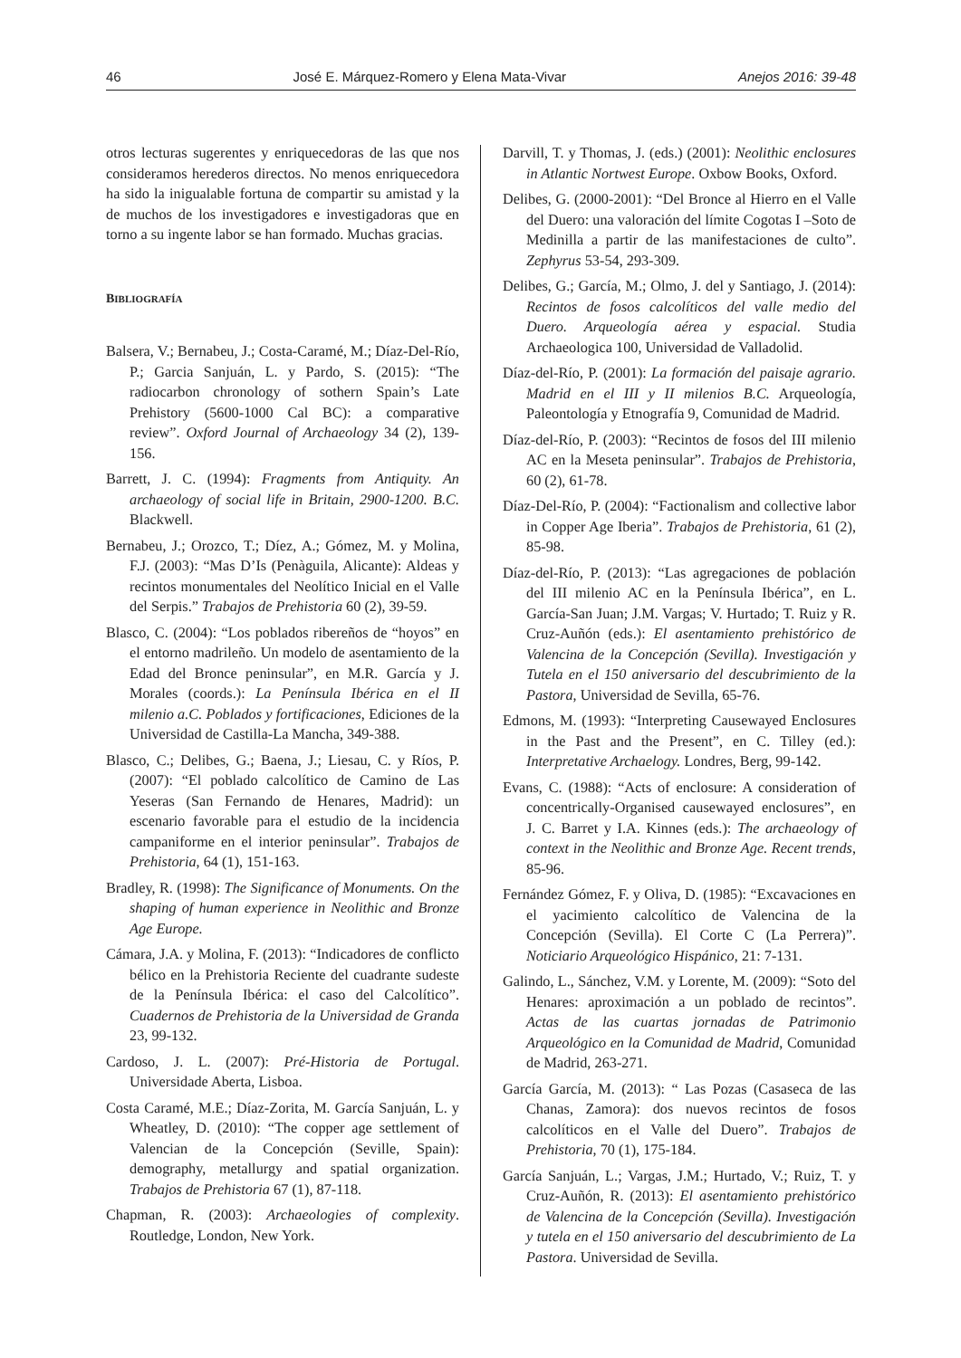46 José E. Márquez-Romero y Elena Mata-Vivar Anejos 2016: 39-48
otros lecturas sugerentes y enriquecedoras de las que nos consideramos herederos directos. No menos enriquecedora ha sido la inigualable fortuna de compartir su amistad y la de muchos de los investigadores e investigadoras que en torno a su ingente labor se han formado. Muchas gracias.
BIBLIOGRAFÍA
Balsera, V.; Bernabeu, J.; Costa-Caramé, M.; Díaz-Del-Río, P.; Garcia Sanjuán, L. y Pardo, S. (2015): “The radiocarbon chronology of sothern Spain’s Late Prehistory (5600-1000 Cal BC): a comparative review”. Oxford Journal of Archaeology 34 (2), 139-156.
Barrett, J. C. (1994): Fragments from Antiquity. An archaeology of social life in Britain, 2900-1200. B.C. Blackwell.
Bernabeu, J.; Orozco, T.; Díez, A.; Gómez, M. y Molina, F.J. (2003): “Mas D’Is (Penàguila, Alicante): Aldeas y recintos monumentales del Neolítico Inicial en el Valle del Serpis.” Trabajos de Prehistoria 60 (2), 39-59.
Blasco, C. (2004): “Los poblados ribereños de “hoyos” en el entorno madrileño. Un modelo de asentamiento de la Edad del Bronce peninsular”, en M.R. García y J. Morales (coords.): La Península Ibérica en el II milenio a.C. Poblados y fortificaciones, Ediciones de la Universidad de Castilla-La Mancha, 349-388.
Blasco, C.; Delibes, G.; Baena, J.; Liesau, C. y Ríos, P. (2007): “El poblado calcolítico de Camino de Las Yeseras (San Fernando de Henares, Madrid): un escenario favorable para el estudio de la incidencia campaniforme en el interior peninsular”. Trabajos de Prehistoria, 64 (1), 151-163.
Bradley, R. (1998): The Significance of Monuments. On the shaping of human experience in Neolithic and Bronze Age Europe.
Cámara, J.A. y Molina, F. (2013): “Indicadores de conflicto bélico en la Prehistoria Reciente del cuadrante sudeste de la Península Ibérica: el caso del Calcolítico”. Cuadernos de Prehistoria de la Universidad de Granda 23, 99-132.
Cardoso, J. L. (2007): Pré-Historia de Portugal. Universidade Aberta, Lisboa.
Costa Caramé, M.E.; Díaz-Zorita, M. García Sanjuán, L. y Wheatley, D. (2010): “The copper age settlement of Valencian de la Concepción (Seville, Spain): demography, metallurgy and spatial organization. Trabajos de Prehistoria 67 (1), 87-118.
Chapman, R. (2003): Archaeologies of complexity. Routledge, London, New York.
Darvill, T. y Thomas, J. (eds.) (2001): Neolithic enclosures in Atlantic Nortwest Europe. Oxbow Books, Oxford.
Delibes, G. (2000-2001): “Del Bronce al Hierro en el Valle del Duero: una valoración del límite Cogotas I –Soto de Medinilla a partir de las manifestaciones de culto”. Zephyrus 53-54, 293-309.
Delibes, G.; García, M.; Olmo, J. del y Santiago, J. (2014): Recintos de fosos calcolíticos del valle medio del Duero. Arqueología aérea y espacial. Studia Archaeologica 100, Universidad de Valladolid.
Díaz-del-Río, P. (2001): La formación del paisaje agrario. Madrid en el III y II milenios B.C. Arqueología, Paleontología y Etnografía 9, Comunidad de Madrid.
Díaz-del-Río, P. (2003): “Recintos de fosos del III milenio AC en la Meseta peninsular”. Trabajos de Prehistoria, 60 (2), 61-78.
Díaz-Del-Río, P. (2004): “Factionalism and collective labor in Copper Age Iberia”. Trabajos de Prehistoria, 61 (2), 85-98.
Díaz-del-Río, P. (2013): “Las agregaciones de población del III milenio AC en la Península Ibérica”, en L. García-San Juan; J.M. Vargas; V. Hurtado; T. Ruiz y R. Cruz-Auñón (eds.): El asentamiento prehistórico de Valencina de la Concepción (Sevilla). Investigación y Tutela en el 150 aniversario del descubrimiento de la Pastora, Universidad de Sevilla, 65-76.
Edmons, M. (1993): “Interpreting Causewayed Enclosures in the Past and the Present”, en C. Tilley (ed.): Interpretative Archaelogy. Londres, Berg, 99-142.
Evans, C. (1988): “Acts of enclosure: A consideration of concentrically-Organised causewayed enclosures”, en J. C. Barret y I.A. Kinnes (eds.): The archaeology of context in the Neolithic and Bronze Age. Recent trends, 85-96.
Fernández Gómez, F. y Oliva, D. (1985): “Excavaciones en el yacimiento calcolítico de Valencina de la Concepción (Sevilla). El Corte C (La Perrera)”. Noticiario Arqueológico Hispánico, 21: 7-131.
Galindo, L., Sánchez, V.M. y Lorente, M. (2009): “Soto del Henares: aproximación a un poblado de recintos”. Actas de las cuartas jornadas de Patrimonio Arqueológico en la Comunidad de Madrid, Comunidad de Madrid, 263-271.
García García, M. (2013): “ Las Pozas (Casaseca de las Chanas, Zamora): dos nuevos recintos de fosos calcolíticos en el Valle del Duero”. Trabajos de Prehistoria, 70 (1), 175-184.
García Sanjuán, L.; Vargas, J.M.; Hurtado, V.; Ruiz, T. y Cruz-Auñón, R. (2013): El asentamiento prehistórico de Valencina de la Concepción (Sevilla). Investigación y tutela en el 150 aniversario del descubrimiento de La Pastora. Universidad de Sevilla.